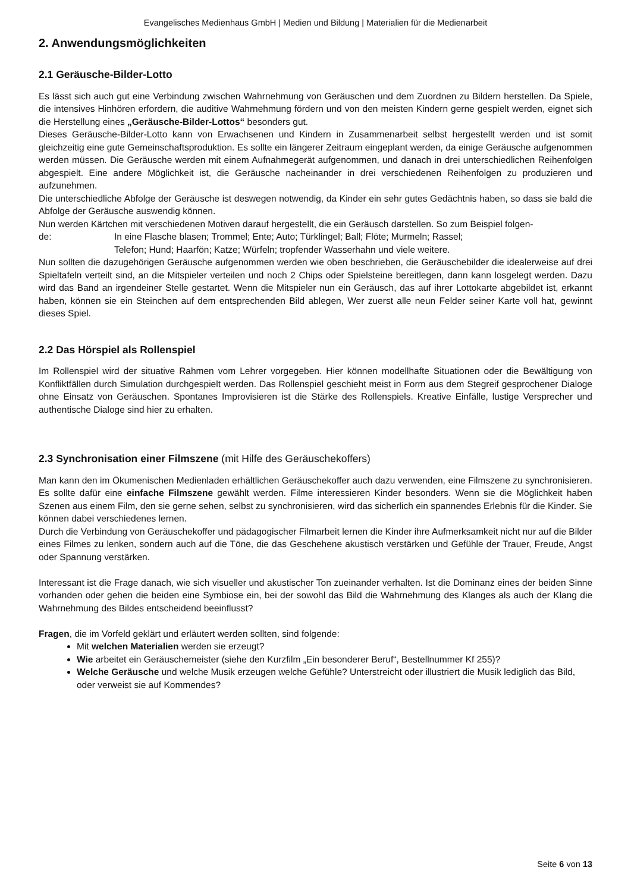Evangelisches Medienhaus GmbH | Medien und Bildung | Materialien für die Medienarbeit
2. Anwendungsmöglichkeiten
2.1 Geräusche-Bilder-Lotto
Es lässt sich auch gut eine Verbindung zwischen Wahrnehmung von Geräuschen und dem Zuordnen zu Bildern herstellen. Da Spiele, die intensives Hinhören erfordern, die auditive Wahrnehmung fördern und von den meisten Kindern gerne gespielt werden, eignet sich die Herstellung eines „Geräusche-Bilder-Lottos“ besonders gut.
Dieses Geräusche-Bilder-Lotto kann von Erwachsenen und Kindern in Zusammenarbeit selbst hergestellt werden und ist somit gleichzeitig eine gute Gemeinschaftsproduktion. Es sollte ein längerer Zeitraum eingeplant werden, da einige Geräusche aufgenommen werden müssen. Die Geräusche werden mit einem Aufnahmegerät aufgenommen, und danach in drei unterschiedlichen Reihenfolgen abgespielt. Eine andere Möglichkeit ist, die Geräusche nacheinander in drei verschiedenen Reihenfolgen zu produzieren und aufzunehmen.
Die unterschiedliche Abfolge der Geräusche ist deswegen notwendig, da Kinder ein sehr gutes Gedächtnis haben, so dass sie bald die Abfolge der Geräusche auswendig können.
Nun werden Kärtchen mit verschiedenen Motiven darauf hergestellt, die ein Geräusch darstellen. So zum Beispiel folgen-
de: In eine Flasche blasen; Trommel; Ente; Auto; Türklingel; Ball; Flöte; Murmeln; Rassel;
Telefon; Hund; Haarfön; Katze; Würfeln; tropfender Wasserhahn und viele weitere.
Nun sollten die dazugehörigen Geräusche aufgenommen werden wie oben beschrieben, die Geräuschebilder die idealerweise auf drei Spieltafeln verteilt sind, an die Mitspieler verteilen und noch 2 Chips oder Spielsteine bereitlegen, dann kann losgelegt werden. Dazu wird das Band an irgendeiner Stelle gestartet. Wenn die Mitspieler nun ein Geräusch, das auf ihrer Lottokarte abgebildet ist, erkannt haben, können sie ein Steinchen auf dem entsprechenden Bild ablegen, Wer zuerst alle neun Felder seiner Karte voll hat, gewinnt dieses Spiel.
2.2 Das Hörspiel als Rollenspiel
Im Rollenspiel wird der situative Rahmen vom Lehrer vorgegeben. Hier können modellhafte Situationen oder die Bewältigung von Konfliktfällen durch Simulation durchgespielt werden. Das Rollenspiel geschieht meist in Form aus dem Stegreif gesprochener Dialoge ohne Einsatz von Geräuschen. Spontanes Improvisieren ist die Stärke des Rollenspiels. Kreative Einfälle, lustige Versprecher und authentische Dialoge sind hier zu erhalten.
2.3 Synchronisation einer Filmszene (mit Hilfe des Geräuschekoffers)
Man kann den im Ökumenischen Medienladen erhältlichen Geräuschekoffer auch dazu verwenden, eine Filmszene zu synchronisieren. Es sollte dafür eine einfache Filmszene gewählt werden. Filme interessieren Kinder besonders. Wenn sie die Möglichkeit haben Szenen aus einem Film, den sie gerne sehen, selbst zu synchronisieren, wird das sicherlich ein spannendes Erlebnis für die Kinder. Sie können dabei verschiedenes lernen.
Durch die Verbindung von Geräuschekoffer und pädagogischer Filmarbeit lernen die Kinder ihre Aufmerksamkeit nicht nur auf die Bilder eines Filmes zu lenken, sondern auch auf die Töne, die das Geschehene akustisch verstärken und Gefühle der Trauer, Freude, Angst oder Spannung verstärken.
Interessant ist die Frage danach, wie sich visueller und akustischer Ton zueinander verhalten. Ist die Dominanz eines der beiden Sinne vorhanden oder gehen die beiden eine Symbiose ein, bei der sowohl das Bild die Wahrnehmung des Klanges als auch der Klang die Wahrnehmung des Bildes entscheidend beeinflusst?
Fragen, die im Vorfeld geklärt und erläutert werden sollten, sind folgende:
Mit welchen Materialien werden sie erzeugt?
Wie arbeitet ein Geräuschemeister (siehe den Kurzfilm „Ein besonderer Beruf“, Bestellnummer Kf 255)?
Welche Geräusche und welche Musik erzeugen welche Gefühle? Unterstreicht oder illustriert die Musik lediglich das Bild, oder verweist sie auf Kommendes?
Seite 6 von 13